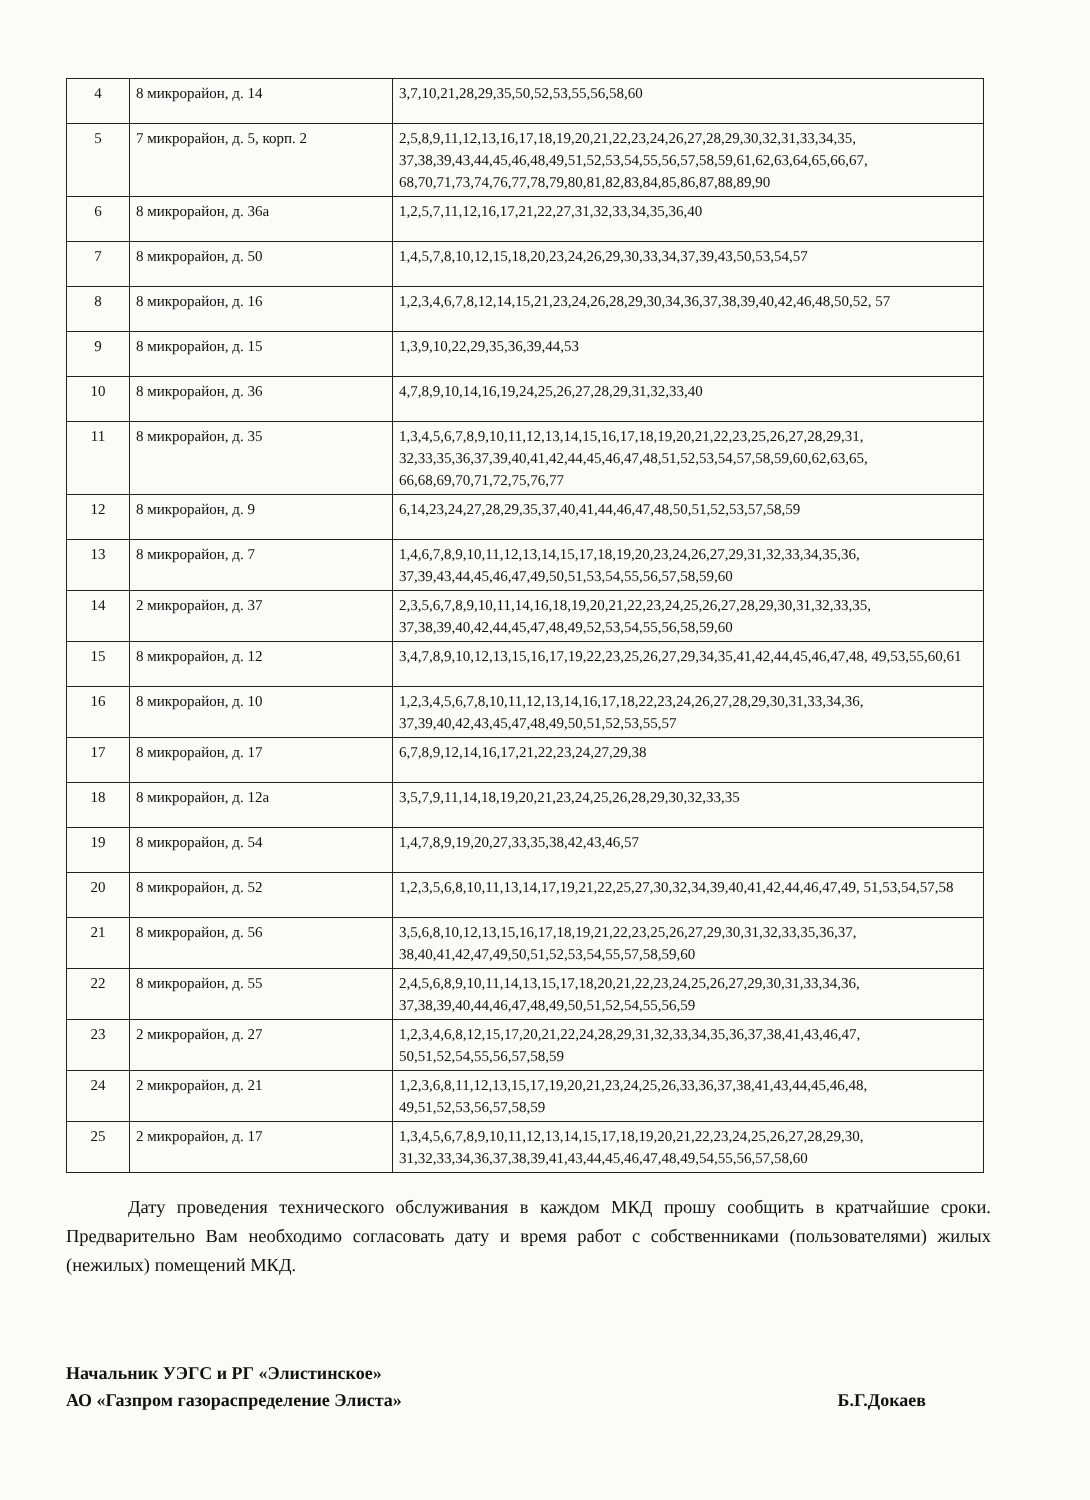| 4 | 8 микрорайон, д. 14 | 3,7,10,21,28,29,35,50,52,53,55,56,58,60 |
| 5 | 7 микрорайон, д. 5, корп. 2 | 2,5,8,9,11,12,13,16,17,18,19,20,21,22,23,24,26,27,28,29,30,32,31,33,34,35, 37,38,39,43,44,45,46,48,49,51,52,53,54,55,56,57,58,59,61,62,63,64,65,66,67, 68,70,71,73,74,76,77,78,79,80,81,82,83,84,85,86,87,88,89,90 |
| 6 | 8 микрорайон, д. 36а | 1,2,5,7,11,12,16,17,21,22,27,31,32,33,34,35,36,40 |
| 7 | 8 микрорайон, д. 50 | 1,4,5,7,8,10,12,15,18,20,23,24,26,29,30,33,34,37,39,43,50,53,54,57 |
| 8 | 8 микрорайон, д. 16 | 1,2,3,4,6,7,8,12,14,15,21,23,24,26,28,29,30,34,36,37,38,39,40,42,46,48,50,52, 57 |
| 9 | 8 микрорайон, д. 15 | 1,3,9,10,22,29,35,36,39,44,53 |
| 10 | 8 микрорайон, д. 36 | 4,7,8,9,10,14,16,19,24,25,26,27,28,29,31,32,33,40 |
| 11 | 8 микрорайон, д. 35 | 1,3,4,5,6,7,8,9,10,11,12,13,14,15,16,17,18,19,20,21,22,23,25,26,27,28,29,31, 32,33,35,36,37,39,40,41,42,44,45,46,47,48,51,52,53,54,57,58,59,60,62,63,65, 66,68,69,70,71,72,75,76,77 |
| 12 | 8 микрорайон, д. 9 | 6,14,23,24,27,28,29,35,37,40,41,44,46,47,48,50,51,52,53,57,58,59 |
| 13 | 8 микрорайон, д. 7 | 1,4,6,7,8,9,10,11,12,13,14,15,17,18,19,20,23,24,26,27,29,31,32,33,34,35,36, 37,39,43,44,45,46,47,49,50,51,53,54,55,56,57,58,59,60 |
| 14 | 2 микрорайон, д. 37 | 2,3,5,6,7,8,9,10,11,14,16,18,19,20,21,22,23,24,25,26,27,28,29,30,31,32,33,35, 37,38,39,40,42,44,45,47,48,49,52,53,54,55,56,58,59,60 |
| 15 | 8 микрорайон, д. 12 | 3,4,7,8,9,10,12,13,15,16,17,19,22,23,25,26,27,29,34,35,41,42,44,45,46,47,48, 49,53,55,60,61 |
| 16 | 8 микрорайон, д. 10 | 1,2,3,4,5,6,7,8,10,11,12,13,14,16,17,18,22,23,24,26,27,28,29,30,31,33,34,36, 37,39,40,42,43,45,47,48,49,50,51,52,53,55,57 |
| 17 | 8 микрорайон, д. 17 | 6,7,8,9,12,14,16,17,21,22,23,24,27,29,38 |
| 18 | 8 микрорайон, д. 12а | 3,5,7,9,11,14,18,19,20,21,23,24,25,26,28,29,30,32,33,35 |
| 19 | 8 микрорайон, д. 54 | 1,4,7,8,9,19,20,27,33,35,38,42,43,46,57 |
| 20 | 8 микрорайон, д. 52 | 1,2,3,5,6,8,10,11,13,14,17,19,21,22,25,27,30,32,34,39,40,41,42,44,46,47,49, 51,53,54,57,58 |
| 21 | 8 микрорайон, д. 56 | 3,5,6,8,10,12,13,15,16,17,18,19,21,22,23,25,26,27,29,30,31,32,33,35,36,37, 38,40,41,42,47,49,50,51,52,53,54,55,57,58,59,60 |
| 22 | 8 микрорайон, д. 55 | 2,4,5,6,8,9,10,11,14,13,15,17,18,20,21,22,23,24,25,26,27,29,30,31,33,34,36, 37,38,39,40,44,46,47,48,49,50,51,52,54,55,56,59 |
| 23 | 2 микрорайон, д. 27 | 1,2,3,4,6,8,12,15,17,20,21,22,24,28,29,31,32,33,34,35,36,37,38,41,43,46,47, 50,51,52,54,55,56,57,58,59 |
| 24 | 2 микрорайон, д. 21 | 1,2,3,6,8,11,12,13,15,17,19,20,21,23,24,25,26,33,36,37,38,41,43,44,45,46,48, 49,51,52,53,56,57,58,59 |
| 25 | 2 микрорайон, д. 17 | 1,3,4,5,6,7,8,9,10,11,12,13,14,15,17,18,19,20,21,22,23,24,25,26,27,28,29,30, 31,32,33,34,36,37,38,39,41,43,44,45,46,47,48,49,54,55,56,57,58,60 |
Дату проведения технического обслуживания в каждом МКД прошу сообщить в кратчайшие сроки. Предварительно Вам необходимо согласовать дату и время работ с собственниками (пользователями) жилых (нежилых) помещений МКД.
Начальник УЭГС и РГ «Элистинское»
АО «Газпром газораспределение Элиста»
Б.Г.Докаев